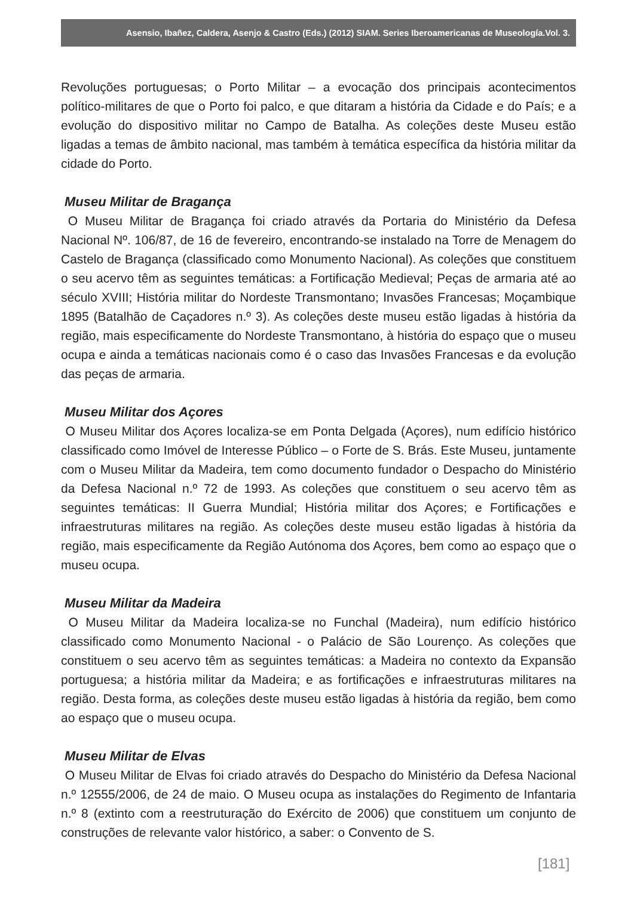Asensio, Ibañez, Caldera, Asenjo & Castro (Eds.) (2012) SIAM. Series Iberoamericanas de Museología.Vol. 3.
Revoluções portuguesas; o Porto Militar – a evocação dos principais acontecimentos político-militares de que o Porto foi palco, e que ditaram a história da Cidade e do País; e a evolução do dispositivo militar no Campo de Batalha. As coleções deste Museu estão ligadas a temas de âmbito nacional, mas também à temática específica da história militar da cidade do Porto.
Museu Militar de Bragança
O Museu Militar de Bragança foi criado através da Portaria do Ministério da Defesa Nacional Nº. 106/87, de 16 de fevereiro, encontrando-se instalado na Torre de Menagem do Castelo de Bragança (classificado como Monumento Nacional). As coleções que constituem o seu acervo têm as seguintes temáticas: a Fortificação Medieval; Peças de armaria até ao século XVIII; História militar do Nordeste Transmontano; Invasões Francesas; Moçambique 1895 (Batalhão de Caçadores n.º 3). As coleções deste museu estão ligadas à história da região, mais especificamente do Nordeste Transmontano, à história do espaço que o museu ocupa e ainda a temáticas nacionais como é o caso das Invasões Francesas e da evolução das peças de armaria.
Museu Militar dos Açores
O Museu Militar dos Açores localiza-se em Ponta Delgada (Açores), num edifício histórico classificado como Imóvel de Interesse Público – o Forte de S. Brás. Este Museu, juntamente com o Museu Militar da Madeira, tem como documento fundador o Despacho do Ministério da Defesa Nacional n.º 72 de 1993. As coleções que constituem o seu acervo têm as seguintes temáticas: II Guerra Mundial; História militar dos Açores; e Fortificações e infraestruturas militares na região. As coleções deste museu estão ligadas à história da região, mais especificamente da Região Autónoma dos Açores, bem como ao espaço que o museu ocupa.
Museu Militar da Madeira
O Museu Militar da Madeira localiza-se no Funchal (Madeira), num edifício histórico classificado como Monumento Nacional - o Palácio de São Lourenço. As coleções que constituem o seu acervo têm as seguintes temáticas: a Madeira no contexto da Expansão portuguesa; a história militar da Madeira; e as fortificações e infraestruturas militares na região. Desta forma, as coleções deste museu estão ligadas à história da região, bem como ao espaço que o museu ocupa.
Museu Militar de Elvas
O Museu Militar de Elvas foi criado através do Despacho do Ministério da Defesa Nacional n.º 12555/2006, de 24 de maio. O Museu ocupa as instalações do Regimento de Infantaria n.º 8 (extinto com a reestruturação do Exército de 2006) que constituem um conjunto de construções de relevante valor histórico, a saber: o Convento de S.
[181]